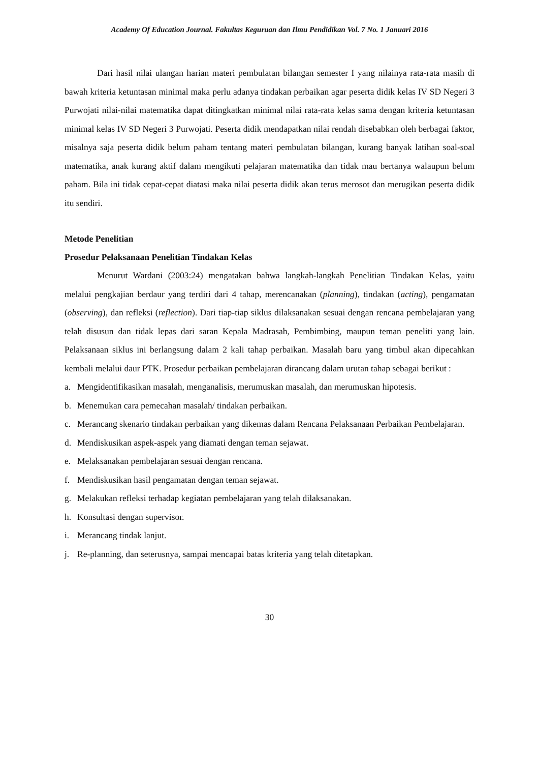Academy Of Education Journal. Fakultas Keguruan dan Ilmu Pendidikan Vol. 7 No. 1 Januari 2016
Dari hasil nilai ulangan harian materi pembulatan bilangan semester I yang nilainya rata-rata masih di bawah kriteria ketuntasan minimal maka perlu adanya tindakan perbaikan agar peserta didik kelas IV SD Negeri 3 Purwojati nilai-nilai matematika dapat ditingkatkan minimal nilai rata-rata kelas sama dengan kriteria ketuntasan minimal kelas IV SD Negeri 3 Purwojati. Peserta didik mendapatkan nilai rendah disebabkan oleh berbagai faktor, misalnya saja peserta didik belum paham tentang materi pembulatan bilangan, kurang banyak latihan soal-soal matematika, anak kurang aktif dalam mengikuti pelajaran matematika dan tidak mau bertanya walaupun belum paham. Bila ini tidak cepat-cepat diatasi maka nilai peserta didik akan terus merosot dan merugikan peserta didik itu sendiri.
Metode Penelitian
Prosedur Pelaksanaan Penelitian Tindakan Kelas
Menurut Wardani (2003:24) mengatakan bahwa langkah-langkah Penelitian Tindakan Kelas, yaitu melalui pengkajian berdaur yang terdiri dari 4 tahap, merencanakan (planning), tindakan (acting), pengamatan (observing), dan refleksi (reflection). Dari tiap-tiap siklus dilaksanakan sesuai dengan rencana pembelajaran yang telah disusun dan tidak lepas dari saran Kepala Madrasah, Pembimbing, maupun teman peneliti yang lain. Pelaksanaan siklus ini berlangsung dalam 2 kali tahap perbaikan. Masalah baru yang timbul akan dipecahkan kembali melalui daur PTK. Prosedur perbaikan pembelajaran dirancang dalam urutan tahap sebagai berikut :
a. Mengidentifikasikan masalah, menganalisis, merumuskan masalah, dan merumuskan hipotesis.
b. Menemukan cara pemecahan masalah/ tindakan perbaikan.
c. Merancang skenario tindakan perbaikan yang dikemas dalam Rencana Pelaksanaan Perbaikan Pembelajaran.
d. Mendiskusikan aspek-aspek yang diamati dengan teman sejawat.
e. Melaksanakan pembelajaran sesuai dengan rencana.
f. Mendiskusikan hasil pengamatan dengan teman sejawat.
g. Melakukan refleksi terhadap kegiatan pembelajaran yang telah dilaksanakan.
h. Konsultasi dengan supervisor.
i. Merancang tindak lanjut.
j. Re-planning, dan seterusnya, sampai mencapai batas kriteria yang telah ditetapkan.
30